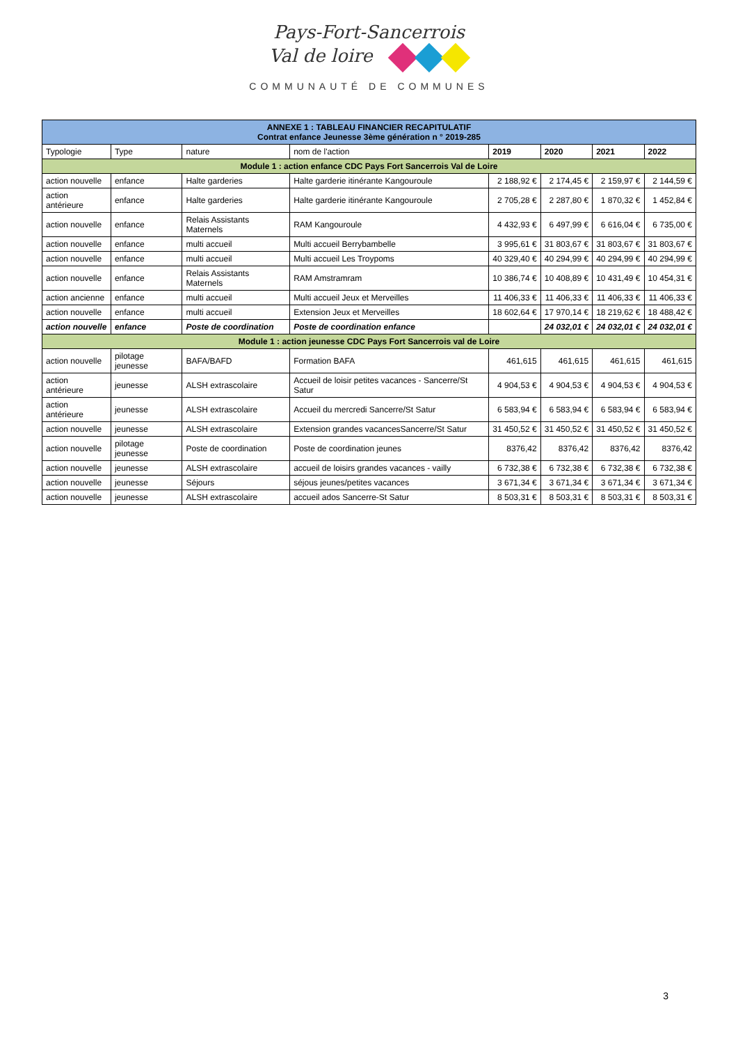Pays-Fort-Sancerrois
Val de loire
COMMUNAUTÉ DE COMMUNES
| ANNEXE 1 : TABLEAU FINANCIER RECAPITULATIF Contrat enfance Jeunesse 3ème génération n ° 2019-285 | | | | | | | |
| Typologie | Type | nature | nom de l'action | 2019 | 2020 | 2021 | 2022 |
| Module 1 : action enfance CDC Pays Fort Sancerrois Val de Loire | | | | | | | |
| action nouvelle | enfance | Halte garderies | Halte garderie itinérante Kangouroule | 2 188,92 € | 2 174,45 € | 2 159,97 € | 2 144,59 € |
| action antérieure | enfance | Halte garderies | Halte garderie itinérante Kangouroule | 2 705,28 € | 2 287,80 € | 1 870,32 € | 1 452,84 € |
| action nouvelle | enfance | Relais Assistants Maternels | RAM Kangouroule | 4 432,93 € | 6 497,99 € | 6 616,04 € | 6 735,00 € |
| action nouvelle | enfance | multi accueil | Multi accueil Berrybambelle | 3 995,61 € | 31 803,67 € | 31 803,67 € | 31 803,67 € |
| action nouvelle | enfance | multi accueil | Multi accueil Les Troypoms | 40 329,40 € | 40 294,99 € | 40 294,99 € | 40 294,99 € |
| action nouvelle | enfance | Relais Assistants Maternels | RAM Amstramram | 10 386,74 € | 10 408,89 € | 10 431,49 € | 10 454,31 € |
| action ancienne | enfance | multi accueil | Multi accueil Jeux et Merveilles | 11 406,33 € | 11 406,33 € | 11 406,33 € | 11 406,33 € |
| action nouvelle | enfance | multi accueil | Extension Jeux et Merveilles | 18 602,64 € | 17 970,14 € | 18 219,62 € | 18 488,42 € |
| action nouvelle | enfance | Poste de coordination | Poste de coordination enfance | | 24 032,01 € | 24 032,01 € | 24 032,01 € |
| Module 1 : action jeunesse CDC Pays Fort Sancerrois val de Loire | | | | | | | |
| action nouvelle | pilotage jeunesse | BAFA/BAFD | Formation BAFA | 461,615 | 461,615 | 461,615 | 461,615 |
| action antérieure | jeunesse | ALSH extrascolaire | Accueil de loisir petites vacances - Sancerre/St Satur | 4 904,53 € | 4 904,53 € | 4 904,53 € | 4 904,53 € |
| action antérieure | jeunesse | ALSH extrascolaire | Accueil du mercredi Sancerre/St Satur | 6 583,94 € | 6 583,94 € | 6 583,94 € | 6 583,94 € |
| action nouvelle | jeunesse | ALSH extrascolaire | Extension grandes vacancesSancerre/St Satur | 31 450,52 € | 31 450,52 € | 31 450,52 € | 31 450,52 € |
| action nouvelle | pilotage jeunesse | Poste de coordination | Poste de coordination jeunes | 8376,42 | 8376,42 | 8376,42 | 8376,42 |
| action nouvelle | jeunesse | ALSH extrascolaire | accueil de loisirs grandes vacances - vailly | 6 732,38 € | 6 732,38 € | 6 732,38 € | 6 732,38 € |
| action nouvelle | jeunesse | Séjours | séjous jeunes/petites vacances | 3 671,34 € | 3 671,34 € | 3 671,34 € | 3 671,34 € |
| action nouvelle | jeunesse | ALSH extrascolaire | accueil ados Sancerre-St Satur | 8 503,31 € | 8 503,31 € | 8 503,31 € | 8 503,31 € |
3